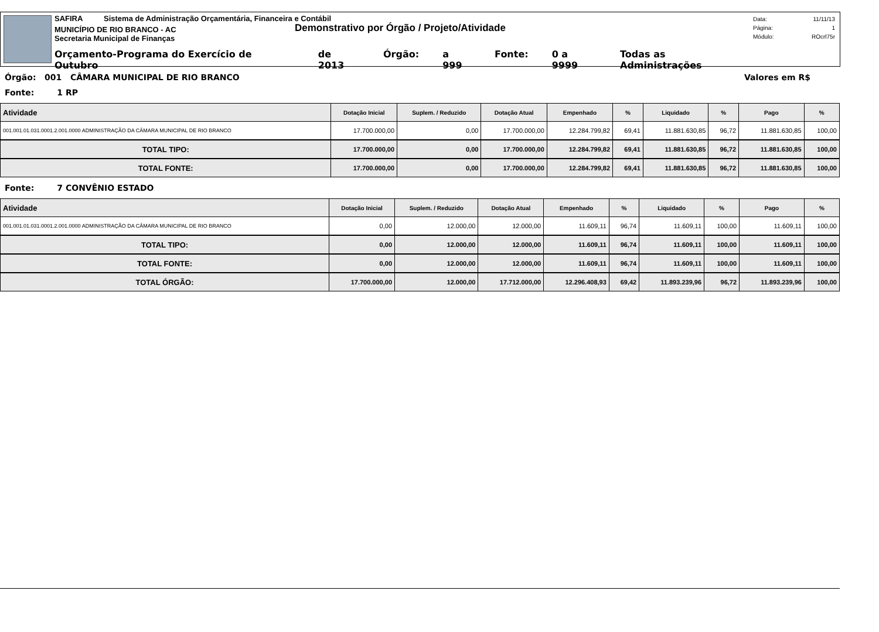SAFIRA Sistema de Administração Orçamentária, Financeira e Contábil
MUNICÍPIO DE RIO BRANCO - AC
Demonstrativo por Órgão / Projeto/Atividade
Secretaria Municipal de Finanças
Orçamento-Programa do Exercício de Outubro de 2013 Órgão: a 999 Fonte: 0 a 9999 Todas as Administrações
Data: 11/11/13
Página: 1
Módulo: ROcrl75r
Órgão: 001 CÂMARA MUNICIPAL DE RIO BRANCO Valores em R$
Fonte: 1 RP
| Atividade | Dotação Inicial | Suplem. / Reduzido | Dotação Atual | Empenhado | % | Liquidado | % | Pago | % |
| --- | --- | --- | --- | --- | --- | --- | --- | --- | --- |
| 001.001.01.031.0001.2.001.0000 ADMINISTRAÇÃO DA CÂMARA MUNICIPAL DE RIO BRANCO | 17.700.000,00 | 0,00 | 17.700.000,00 | 12.284.799,82 | 69,41 | 11.881.630,85 | 96,72 | 11.881.630,85 | 100,00 |
| TOTAL TIPO: | 17.700.000,00 | 0,00 | 17.700.000,00 | 12.284.799,82 | 69,41 | 11.881.630,85 | 96,72 | 11.881.630,85 | 100,00 |
| TOTAL FONTE: | 17.700.000,00 | 0,00 | 17.700.000,00 | 12.284.799,82 | 69,41 | 11.881.630,85 | 96,72 | 11.881.630,85 | 100,00 |
Fonte: 7 CONVÊNIO ESTADO
| Atividade | Dotação Inicial | Suplem. / Reduzido | Dotação Atual | Empenhado | % | Liquidado | % | Pago | % |
| --- | --- | --- | --- | --- | --- | --- | --- | --- | --- |
| 001.001.01.031.0001.2.001.0000 ADMINISTRAÇÃO DA CÂMARA MUNICIPAL DE RIO BRANCO | 0,00 | 12.000,00 | 12.000,00 | 11.609,11 | 96,74 | 11.609,11 | 100,00 | 11.609,11 | 100,00 |
| TOTAL TIPO: | 0,00 | 12.000,00 | 12.000,00 | 11.609,11 | 96,74 | 11.609,11 | 100,00 | 11.609,11 | 100,00 |
| TOTAL FONTE: | 0,00 | 12.000,00 | 12.000,00 | 11.609,11 | 96,74 | 11.609,11 | 100,00 | 11.609,11 | 100,00 |
| TOTAL ÓRGÃO: | 17.700.000,00 | 12.000,00 | 17.712.000,00 | 12.296.408,93 | 69,42 | 11.893.239,96 | 96,72 | 11.893.239,96 | 100,00 |